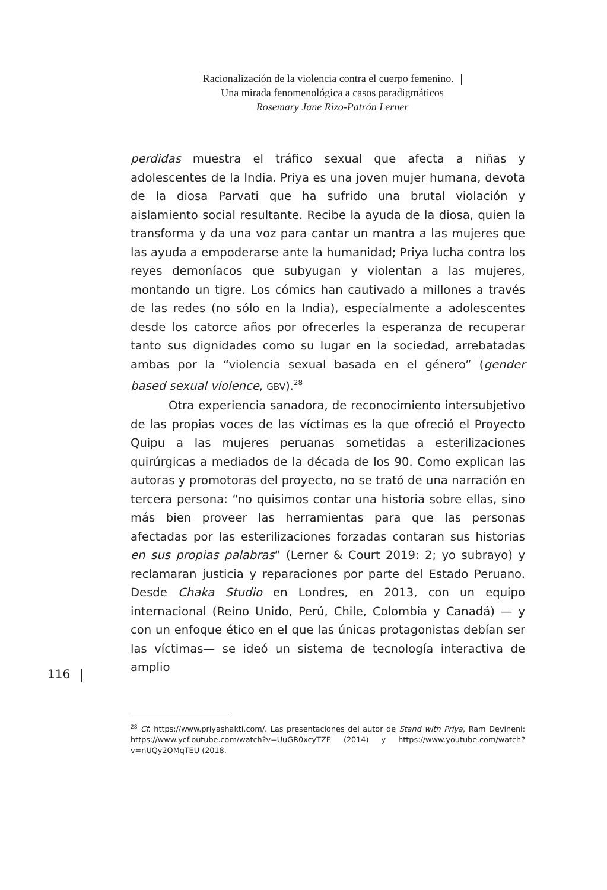Racionalización de la violencia contra el cuerpo femenino.
Una mirada fenomenológica a casos paradigmáticos
Rosemary Jane Rizo-Patrón Lerner
116
perdidas muestra el tráfico sexual que afecta a niñas y adolescentes de la India. Priya es una joven mujer humana, devota de la diosa Parvati que ha sufrido una brutal violación y aislamiento social resultante. Recibe la ayuda de la diosa, quien la transforma y da una voz para cantar un mantra a las mujeres que las ayuda a empoderarse ante la humanidad; Priya lucha contra los reyes demoníacos que subyugan y violentan a las mujeres, montando un tigre. Los cómics han cautivado a millones a través de las redes (no sólo en la India), especialmente a adolescentes desde los catorce años por ofrecerles la esperanza de recuperar tanto sus dignidades como su lugar en la sociedad, arrebatadas ambas por la “violencia sexual basada en el género” (gender based sexual violence, GBV).<sup>28</sup>
Otra experiencia sanadora, de reconocimiento intersubjetivo de las propias voces de las víctimas es la que ofreció el Proyecto Quipu a las mujeres peruanas sometidas a esterilizaciones quirúrgicas a mediados de la década de los 90. Como explican las autoras y promotoras del proyecto, no se trató de una narración en tercera persona: “no quisimos contar una historia sobre ellas, sino más bien proveer las herramientas para que las personas afectadas por las esterilizaciones forzadas contaran sus historias en sus propias palabras” (Lerner & Court 2019: 2; yo subrayo) y reclamaran justicia y reparaciones por parte del Estado Peruano. Desde Chaka Studio en Londres, en 2013, con un equipo internacional (Reino Unido, Perú, Chile, Colombia y Canadá) — y con un enfoque ético en el que las únicas protagonistas debían ser las víctimas— se ideó un sistema de tecnología interactiva de amplio
<sup>28</sup> Cf. https://www.priyashakti.com/. Las presentaciones del autor de Stand with Priya, Ram Devineni: https://www.ycf.outube.com/watch?v=UuGR0xcyTZE (2014) y https://www.youtube.com/watch?v=nUQy2OMqTEU (2018.